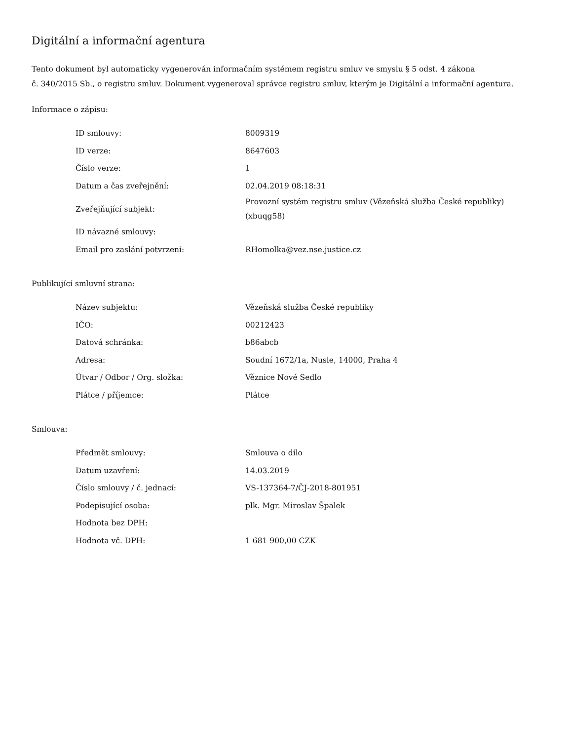Digitální a informační agentura
Tento dokument byl automaticky vygenerován informačním systémem registru smluv ve smyslu § 5 odst. 4 zákona
č. 340/2015 Sb., o registru smluv. Dokument vygeneroval správce registru smluv, kterým je Digitální a informační agentura.
Informace o zápisu:
| ID smlouvy: | 8009319 |
| ID verze: | 8647603 |
| Číslo verze: | 1 |
| Datum a čas zveřejnění: | 02.04.2019 08:18:31 |
| Zveřejňující subjekt: | Provozní systém registru smluv (Vězeňská služba České republiky) (xbuqg58) |
| ID návazné smlouvy: | |
| Email pro zaslání potvrzení: | RHomolka@vez.nse.justice.cz |
Publikující smluvní strana:
| Název subjektu: | Vězeňská služba České republiky |
| IČO: | 00212423 |
| Datová schránka: | b86abcb |
| Adresa: | Soudní 1672/1a, Nusle, 14000, Praha 4 |
| Útvar / Odbor / Org. složka: | Věznice Nové Sedlo |
| Plátce / příjemce: | Plátce |
Smlouva:
| Předmět smlouvy: | Smlouva o dílo |
| Datum uzavření: | 14.03.2019 |
| Číslo smlouvy / č. jednací: | VS-137364-7/ČJ-2018-801951 |
| Podepisující osoba: | plk. Mgr. Miroslav Špalek |
| Hodnota bez DPH: | |
| Hodnota vč. DPH: | 1 681 900,00 CZK |